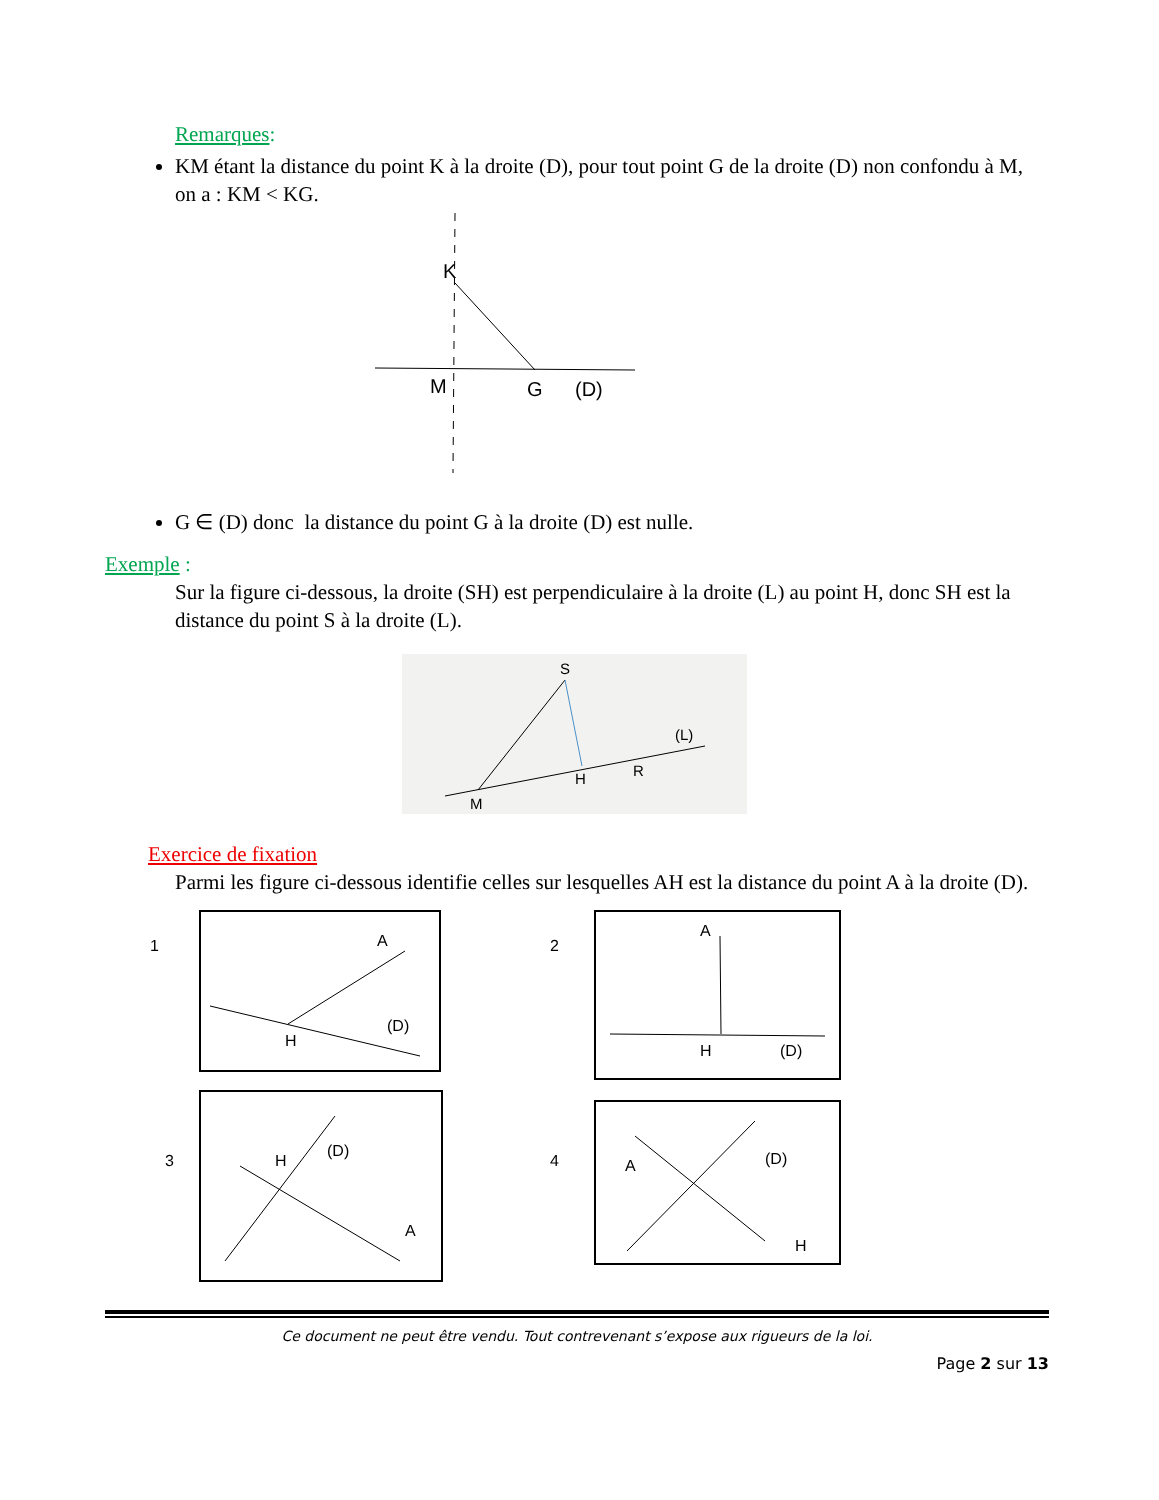Remarques:
KM étant la distance du point K à la droite (D), pour tout point G de la droite (D) non confondu à M, on a : KM < KG.
K
M
G
(D)
G ∈ (D) donc la distance du point G à la droite (D) est nulle.
Exemple :
Sur la figure ci-dessous, la droite (SH) est perpendiculaire à la droite (L) au point H, donc SH est la distance du point S à la droite (L).
S
(L)
H
R
M
Exercice de fixation
Parmi les figure ci-dessous identifie celles sur lesquelles AH est la distance du point A à la droite (D).
1
A
H
(D)
2
A
H
(D)
3
H
(D)
A
4
A
(D)
H
Ce document ne peut être vendu. Tout contrevenant s’expose aux rigueurs de la loi.
Page 2 sur 13